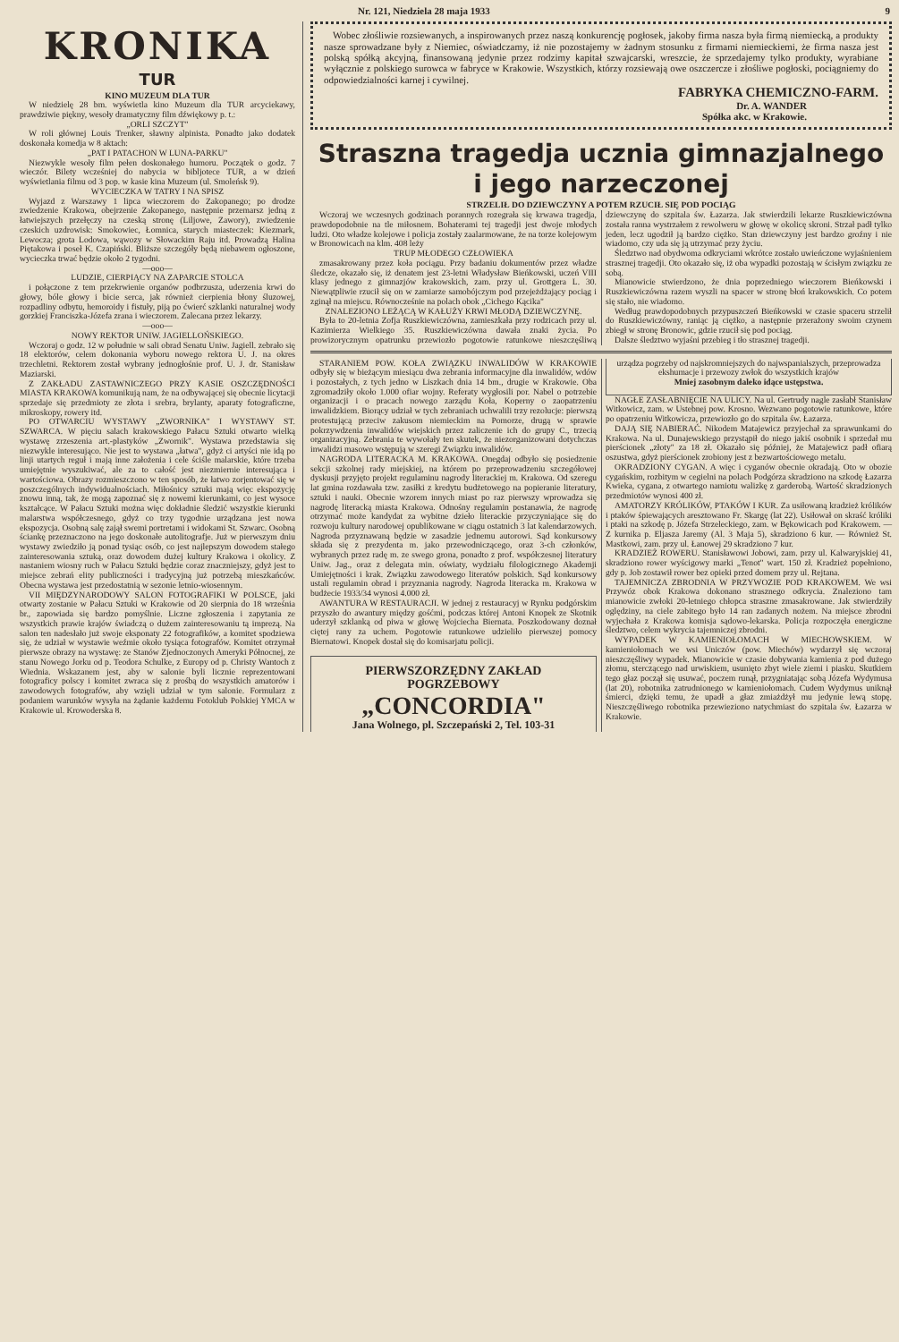Nr. 121, Niedziela 28 maja 1933 9
KRONIKA
TUR
KINO MUZEUM DLA TUR
W niedzielę 28 bm. wyświetla kino Muzeum dla TUR arcyciekawy, prawdziwie piękny, wesoły dramatyczny film dźwiękowy p. t.:
„ORLI SZCZYT"
W roli głównej Louis Trenker, sławny alpinista. Ponadto jako dodatek doskonała komedja w 8 aktach:
„PAT I PATACHON W LUNA-PARKU"
Niezwykle wesoły film pełen doskonałego humoru. Początek o godz. 7 wieczór. Bilety wcześniej do nabycia w bibljotece TUR, a w dzień wyświetlania filmu od 3 pop. w kasie kina Muzeum (ul. Smoleńsk 9).
WYCIECZKA W TATRY I NA SPISZ
Wyjazd z Warszawy 1 lipca wieczorem do Zakopanego; po drodze zwiedzenie Krakowa, obejrzenie Zakopanego, następnie przemarsz jedną z łatwiejszych przełęczy na czeską stronę (Liljowe, Zawory), zwiedzenie czeskich uzdrowisk: Smokowiec, Łomnica, starych miasteczek: Kiezmark, Lewocza; grota Lodowa, wąwozy w Słowackim Raju itd. Prowadzą Halina Piętakowa i poseł K. Czapiński. Bliższe szczegóły będą niebawem ogłoszone, wycieczka trwać będzie około 2 tygodni.
—ooo—
LUDZIE, CIERPIĄCY NA ZAPARCIE STOLCA
i połączone z tem przekrwienie organów podbrzusza, uderzenia krwi do głowy, bóle głowy i bicie serca, jak również cierpienia błony śluzowej, rozpadliny odbytu, hemoroidy i fistuły, piją po ćwierć szklanki naturalnej wody gorzkiej Franciszka-Józefa zrana i wieczorem. Zalecana przez lekarzy.
—ooo—
NOWY REKTOR UNIW. JAGIELLOŃSKIEGO.
Wczoraj o godz. 12 w południe w sali obrad Senatu Uniw. Jagiell. zebrało się 18 elektorów, celem dokonania wyboru nowego rektora U. J. na okres trzechletni. Rektorem został wybrany jednogłośnie prof. U. J. dr. Stanisław Maziarski.
Z ZAKŁADU ZASTAWNICZEGO PRZY KASIE OSZCZĘDNOŚCI MIASTA KRAKOWA komunikują nam, że na odbywającej się obecnie licytacji sprzedaje się przedmioty ze złota i srebra, brylanty, aparaty fotograficzne, mikroskopy, rowery itd.
PO OTWARCIU WYSTAWY „ZWORNIKA" I WYSTAWY ST. SZWARCA. W pięciu salach krakowskiego Pałacu Sztuki otwarto wielką wystawę zrzeszenia art.-plastyków „Zwornik". Wystawa przedstawia się niezwykle interesująco. Nie jest to wystawa „łatwa", gdyż ci artyści nie idą po linji utartych reguł i mają inne założenia i cele ściśle malarskie, które trzeba umiejętnie wyszukiwać, ale za to całość jest niezmiernie interesująca i wartościowa. Obrazy rozmieszczono w ten sposób, że łatwo zorjentować się w poszczególnych indywidualnościach. Miłośnicy sztuki mają więc ekspozycję znowu inną, tak, że mogą zapoznać się z nowemi kierunkami, co jest wysoce kształcące. W Pałacu Sztuki można więc dokładnie śledzić wszystkie kierunki malarstwa współczesnego, gdyż co trzy tygodnie urządzana jest nowa ekspozycja. Osobną salę zajął swemi portretami i widokami St. Szwarc. Osobną ściankę przeznaczono na jego doskonałe autolitografje. Już w pierwszym dniu wystawy zwiedziło ją ponad tysiąc osób, co jest najlepszym dowodem stałego zainteresowania sztuką, oraz dowodem dużej kultury Krakowa i okolicy. Z nastaniem wiosny ruch w Pałacu Sztuki będzie coraz znaczniejszy, gdyż jest to miejsce zebrań elity publiczności i tradycyjną już potrzebą mieszkańców. Obecna wystawa jest przedostatnią w sezonie letnio-wiosennym.
VII MIĘDZYNARODOWY SALON FOTOGRAFIKI W POLSCE, jaki otwarty zostanie w Pałacu Sztuki w Krakowie od 20 sierpnia do 18 września br., zapowiada się bardzo pomyślnie. Liczne zgłoszenia i zapytania ze wszystkich prawie krajów świadczą o dużem zainteresowaniu tą imprezą. Na salon ten nadesłało już swoje eksponaty 22 fotografików, a komitet spodziewa się, że udział w wystawie weźmie około tysiąca fotografów. Komitet otrzymał pierwsze obrazy na wystawę: ze Stanów Zjednoczonych Ameryki Północnej, ze stanu Nowego Jorku od p. Teodora Schulke, z Europy od p. Christy Wantoch z Wiednia. Wskazanem jest, aby w salonie byli licznie reprezentowani fotograficy polscy i komitet zwraca się z prośbą do wszystkich amatorów i zawodowych fotografów, aby wzięli udział w tym salonie. Formularz z podaniem warunków wysyła na żądanie każdemu Fotoklub Polskiej YMCA w Krakowie ul. Krowoderska 8.
Wobec złośliwie rozsiewanych, a inspirowanych przez naszą konkurencję pogłosek, jakoby firma nasza była firmą niemiecką, a produkty nasze sprowadzane były z Niemiec, oświadczamy, iż nie pozostajemy w żadnym stosunku z firmami niemieckiemi, że firma nasza jest polską spółką akcyjną, finansowaną jedynie przez rodzimy kapitał szwajcarski, wreszcie, że sprzedajemy tylko produkty, wyrabiane wyłącznie z polskiego surowca w fabryce w Krakowie. Wszystkich, którzy rozsiewają owe oszczercze i złośliwe pogłoski, pociągniemy do odpowiedzialności karnej i cywilnej.
FABRYKA CHEMICZNO-FARM.
Dr. A. WANDER
Spółka akc. w Krakowie.
Straszna tragedja ucznia gimnazjalnego
i jego narzeczonej
STRZELIŁ DO DZIEWCZYNY A POTEM RZUCIŁ SIĘ POD POCIĄG
Wczoraj we wczesnych godzinach porannych rozegrała się krwawa tragedja, prawdopodobnie na tle miłosnem. Bohaterami tej tragedji jest dwoje młodych ludzi. Oto władze kolejowe i policja zostały zaalarmowane, że na torze kolejowym w Bronowicach na klm. 408 leży
TRUP MŁODEGO CZŁOWIEKA
zmasakrowany przez koła pociągu. Przy badaniu dokumentów przez władze śledcze, okazało się, iż denatem jest 23-letni Władysław Bieńkowski, uczeń VIII klasy jednego z gimnazjów krakowskich, zam. przy ul. Grottgera L. 30. Niewątpliwie rzucił się on w zamiarze samobójczym pod przejeżdżający pociąg i zginął na miejscu. Równocześnie na polach obok „Cichego Kącika"
ZNALEZIONO LEŻĄCĄ W KAŁUŻY KRWI MŁODĄ DZIEWCZYNĘ.
Była to 20-letnia Zofja Ruszkiewiczówna, zamieszkała przy rodzicach przy ul. Kazimierza Wielkiego 35. Ruszkiewiczówna dawała znaki życia. Po prowizorycznym opatrunku przewiozło pogotowie ratunkowe nieszczęśliwą dziewczynę do szpitala św. Łazarza. Jak stwierdzili lekarze Ruszkiewiczówna została ranna wystrzałem z rewolweru w głowę w okolicę skroni. Strzał padł tylko jeden, lecz ugodził ją bardzo ciężko. Stan dziewczyny jest bardzo groźny i nie wiadomo, czy uda się ją utrzymać przy życiu.
Śledztwo nad obydwoma odkryciami wkrótce zostało uwieńczone wyjaśnieniem strasznej tragedji. Oto okazało się, iż oba wypadki pozostają w ścisłym związku ze sobą.
Mianowicie stwierdzono, że dnia poprzedniego wieczorem Bieńkowski i Ruszkiewiczówna razem wyszli na spacer w stronę błoń krakowskich. Co potem się stało, nie wiadomo.
Według prawdopodobnych przypuszczeń Bieńkowski w czasie spaceru strzelił do Ruszkiewiczówny, raniąc ją ciężko, a następnie przerażony swoim czynem zbiegł w stronę Bronowic, gdzie rzucił się pod pociąg.
Dalsze śledztwo wyjaśni przebieg i tło strasznej tragedji.
STARANIEM POW. KOŁA ZWIĄZKU INWALIDÓW W KRAKOWIE odbyły się w bieżącym miesiącu dwa zebrania informacyjne dla inwalidów, wdów i pozostałych, z tych jedno w Liszkach dnia 14 bm., drugie w Krakowie. Oba zgromadziły około 1.000 ofiar wojny. Referaty wygłosili por. Nabel o potrzebie organizacji i o pracach nowego zarządu Koła, Koperny o zaopatrzeniu inwalidzkiem. Biorący udział w tych zebraniach uchwalili trzy rezolucje: pierwszą protestującą przeciw zakusom niemieckim na Pomorze, drugą w sprawie pokrzywdzenia inwalidów wiejskich przez zaliczenie ich do grupy C., trzecią organizacyjną. Zebrania te wywołały ten skutek, że niezorganizowani dotychczas inwalidzi masowo wstępują w szeregi Związku inwalidów.
NAGRODA LITERACKA M. KRAKOWA. Onegdaj odbyło się posiedzenie sekcji szkolnej rady miejskiej, na którem po przeprowadzeniu szczegółowej dyskusji przyjęto projekt regulaminu nagrody literackiej m. Krakowa. Od szeregu lat gmina rozdawała tzw. zasiłki z kredytu budżetowego na popieranie literatury, sztuki i nauki. Obecnie wzorem innych miast po raz pierwszy wprowadza się nagrodę literacką miasta Krakowa. Odnośny regulamin postanawia, że nagrodę otrzymać może kandydat za wybitne dzieło literackie przyczyniające się do rozwoju kultury narodowej opublikowane w ciągu ostatnich 3 lat kalendarzowych. Nagroda przyznawaną będzie w zasadzie jednemu autorowi. Sąd konkursowy składa się z prezydenta m. jako przewodniczącego, oraz 3-ch członków, wybranych przez radę m. ze swego grona, ponadto z prof. współczesnej literatury Uniw. Jag., oraz z delegata min. oświaty, wydziału filologicznego Akademji Umiejętności i krak. Związku zawodowego literatów polskich. Sąd konkursowy ustali regulamin obrad i przyznania nagrody. Nagroda literacka m. Krakowa w budżecie 1933/34 wynosi 4.000 zł.
AWANTURA W RESTAURACJI. W jednej z restauracyj w Rynku podgórskim przyszło do awantury między gośćmi, podczas której Antoni Knopek ze Skotnik uderzył szklanką od piwa w głowę Wojciecha Biernata. Poszkodowany doznał ciętej rany za uchem. Pogotowie ratunkowe udzieliło pierwszej pomocy Biernatowi. Knopek dostał się do komisarjatu policji.
PIERWSZORZĘDNY ZAKŁAD POGRZEBOWY
„CONCORDIA"
Jana Wolnego, pl. Szczepański 2, Tel. 103-31
urządza pogrzeby od najskromniejszych do najwspanialszych, przeprowadza ekshumacje i przewozy zwłok do wszystkich krajów
Mniej zasobnym daleko idące ustępstwa.
NAGŁE ZASŁABNIĘCIE NA ULICY. Na ul. Gertrudy nagle zasłabł Stanisław Witkowicz, zam. w Ustebnej pow. Krosno. Wezwano pogotowie ratunkowe, które po opatrzeniu Witkowicza, przewiozło go do szpitala św. Łazarza.
DAJĄ SIĘ NABIERAĆ. Nikodem Matajewicz przyjechał za sprawunkami do Krakowa. Na ul. Dunajewskiego przystąpił do niego jakiś osobnik i sprzedał mu pierścionek „złoty" za 18 zł. Okazało się później, że Matajewicz padł ofiarą oszustwa, gdyż pierścionek zrobiony jest z bezwartościowego metalu.
OKRADZIONY CYGAN. A więc i cyganów obecnie okradają. Oto w obozie cygańskim, rozbitym w cegielni na polach Podgórza skradziono na szkodę Łazarza Kwieka, cygana, z otwartego namiotu walizkę z garderobą. Wartość skradzionych przedmiotów wynosi 400 zł.
AMATORZY KRÓLIKÓW, PTAKÓW I KUR. Za usiłowaną kradzież królików i ptaków śpiewających aresztowano Fr. Skargę (lat 22). Usiłował on skraść króliki i ptaki na szkodę p. Józefa Strzeleckiego, zam. w Bękowicach pod Krakowem. — Z kurnika p. Eljasza Jaremy (Al. 3 Maja 5), skradziono 6 kur. — Również St. Mastkowi, zam. przy ul. Łanowej 29 skradziono 7 kur.
KRADZIEŻ ROWERU. Stanisławowi Jobowi, zam. przy ul. Kalwaryjskiej 41, skradziono rower wyścigowy marki „Tenot" wart. 150 zł. Kradzież popełniono, gdy p. Job zostawił rower bez opieki przed domem przy ul. Rejtana.
TAJEMNICZA ZBRODNIA W PRZYWOZIE POD KRAKOWEM. We wsi Przywóz obok Krakowa dokonano strasznego odkrycia. Znaleziono tam mianowicie zwłoki 20-letniego chłopca straszne zmasakrowane. Jak stwierdziły oględziny, na ciele zabitego było 14 ran zadanych nożem. Na miejsce zbrodni wyjechała z Krakowa komisja sądowo-lekarska. Policja rozpoczęła energiczne śledztwo, celem wykrycia tajemniczej zbrodni.
WYPADEK W KAMIENIOŁOMACH W MIECHOWSKIEM. W kamieniołomach we wsi Uniczów (pow. Miechów) wydarzył się wczoraj nieszczęśliwy wypadek. Mianowicie w czasie dobywania kamienia z pod dużego złomu, sterczącego nad urwiskiem, usunięto zbyt wiele ziemi i piasku. Skutkiem tego głaz począł się usuwać, poczem runął, przygniatając sobą Józefa Wydymusa (lat 20), robotnika zatrudnionego w kamieniołomach. Cudem Wydymus uniknął śmierci, dzięki temu, że upadł a głaz zmiażdżył mu jedynie lewą stopę. Nieszczęśliwego robotnika przewieziono natychmiast do szpitala św. Łazarza w Krakowie.